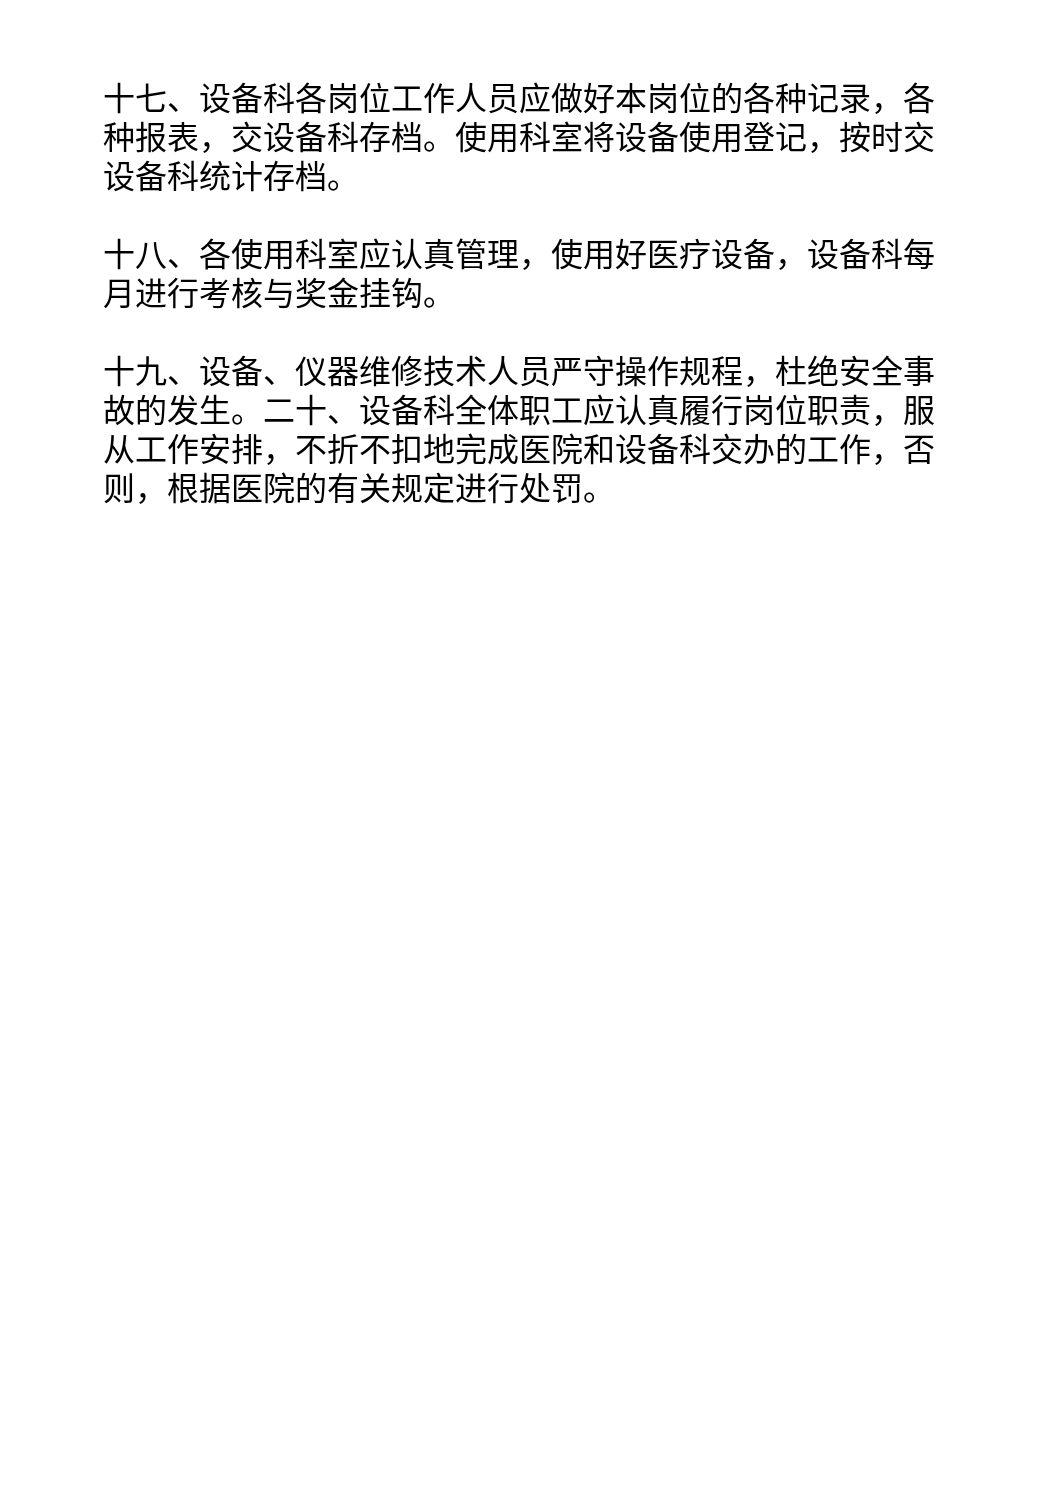十七、设备科各岗位工作人员应做好本岗位的各种记录，各种报表，交设备科存档。使用科室将设备使用登记，按时交设备科统计存档。
十八、各使用科室应认真管理，使用好医疗设备，设备科每月进行考核与奖金挂钩。
十九、设备、仪器维修技术人员严守操作规程，杜绝安全事故的发生。二十、设备科全体职工应认真履行岗位职责，服从工作安排，不折不扣地完成医院和设备科交办的工作，否则，根据医院的有关规定进行处罚。